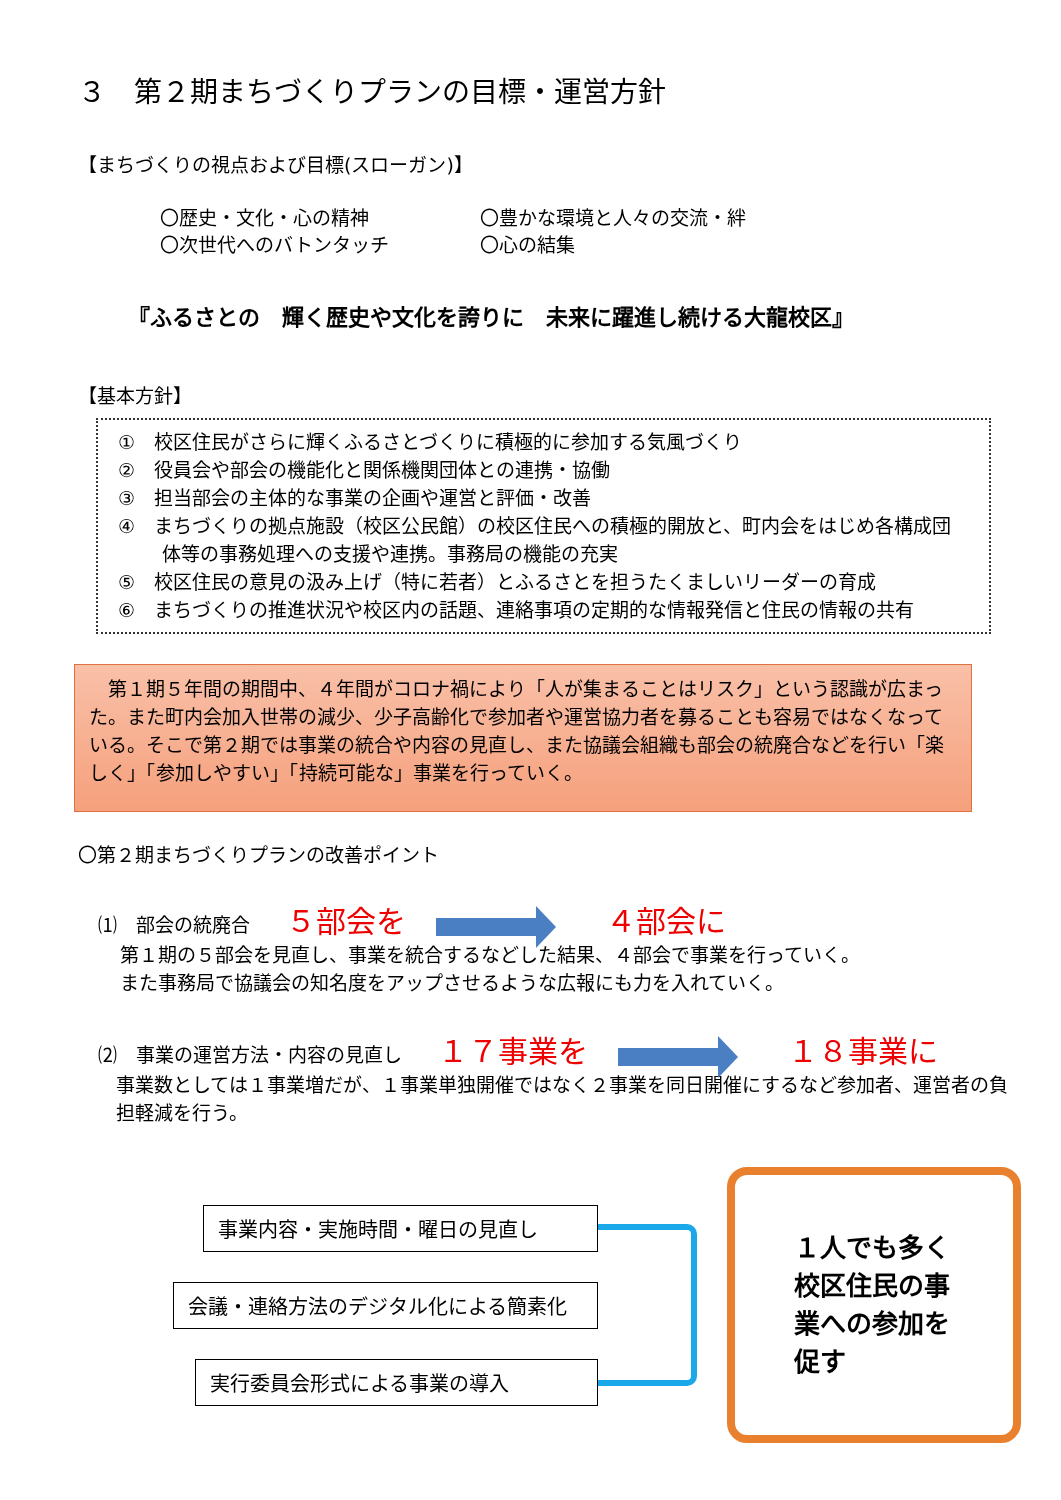３　第２期まちづくりプランの目標・運営方針
【まちづくりの視点および目標(スローガン)】
〇歴史・文化・心の精神
〇次世代へのバトンタッチ
〇豊かな環境と人々の交流・絆
〇心の結集
『ふるさとの　輝く歴史や文化を誇りに　未来に躍進し続ける大龍校区』
【基本方針】
①　校区住民がさらに輝くふるさとづくりに積極的に参加する気風づくり
②　役員会や部会の機能化と関係機関団体との連携・協働
③　担当部会の主体的な事業の企画や運営と評価・改善
④　まちづくりの拠点施設（校区公民館）の校区住民への積極的開放と、町内会をはじめ各構成団体等の事務処理への支援や連携。事務局の機能の充実
⑤　校区住民の意見の汲み上げ（特に若者）とふるさとを担うたくましいリーダーの育成
⑥　まちづくりの推進状況や校区内の話題、連絡事項の定期的な情報発信と住民の情報の共有
　第１期５年間の期間中、４年間がコロナ禍により「人が集まることはリスク」という認識が広まった。また町内会加入世帯の減少、少子高齢化で参加者や運営協力者を募ることも容易ではなくなっている。そこで第２期では事業の統合や内容の見直し、また協議会組織も部会の統廃合などを行い「楽しく」「参加しやすい」「持続可能な」事業を行っていく。
〇第２期まちづくりプランの改善ポイント
⑴　部会の統廃合 ５部会を ４部会に
第１期の５部会を見直し、事業を統合するなどした結果、４部会で事業を行っていく。
また事務局で協議会の知名度をアップさせるような広報にも力を入れていく。
⑵　事業の運営方法・内容の見直し １７事業を １８事業に
事業数としては１事業増だが、１事業単独開催ではなく２事業を同日開催にするなど参加者、運営者の負担軽減を行う。
事業内容・実施時間・曜日の見直し
会議・連絡方法のデジタル化による簡素化
実行委員会形式による事業の導入
１人でも多く校区住民の事業への参加を促す